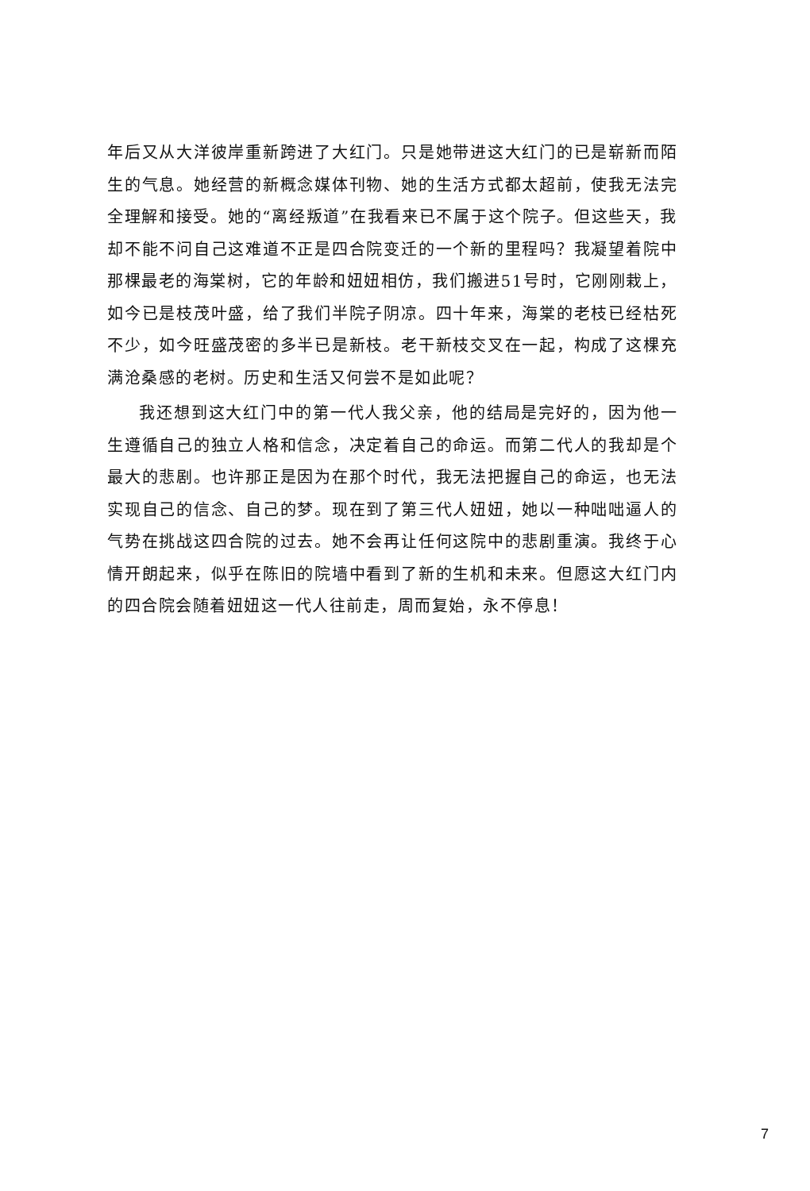年后又从大洋彼岸重新跨进了大红门。只是她带进这大红门的已是崭新而陌生的气息。她经营的新概念媒体刊物、她的生活方式都太超前，使我无法完全理解和接受。她的“离经叛道”在我看来已不属于这个院子。但这些天，我却不能不问自己这难道不正是四合院变迁的一个新的里程吗？我凝望着院中那棵最老的海棠树，它的年龄和妞妞相仿，我们搬进51号时，它刚刚栽上，如今已是枝茂叶盛，给了我们半院子阴凉。四十年来，海棠的老枝已经枯死不少，如今旺盛茂密的多半已是新枝。老干新枝交叉在一起，构成了这棵充满沧桑感的老树。历史和生活又何尝不是如此呢？
我还想到这大红门中的第一代人我父亲，他的结局是完好的，因为他一生遵循自己的独立人格和信念，决定着自己的命运。而第二代人的我却是个最大的悲剧。也许那正是因为在那个时代，我无法把握自己的命运，也无法实现自己的信念、自己的梦。现在到了第三代人妞妞，她以一种咄咄逼人的气势在挑战这四合院的过去。她不会再让任何这院中的悲剧重演。我终于心情开朗起来，似乎在陈旧的院墙中看到了新的生机和未来。但愿这大红门内的四合院会随着妞妞这一代人往前走，周而复始，永不停息！
7